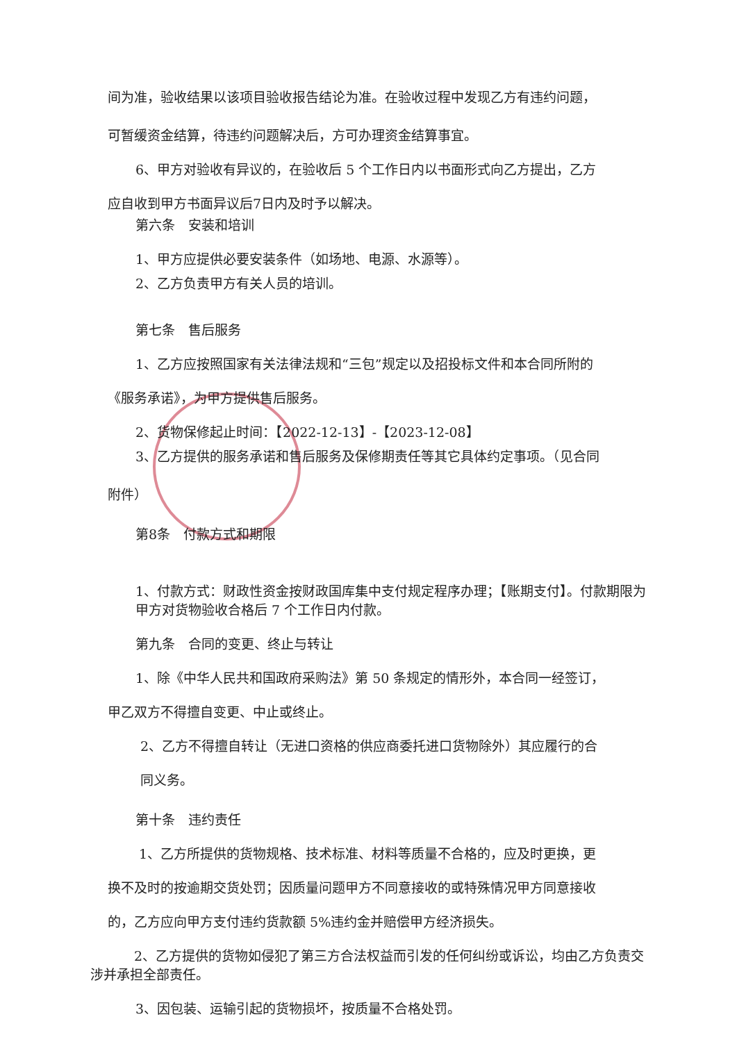间为准，验收结果以该项目验收报告结论为准。在验收过程中发现乙方有违约问题，
可暂缓资金结算，待违约问题解决后，方可办理资金结算事宜。
6、甲方对验收有异议的，在验收后 5 个工作日内以书面形式向乙方提出，乙方
应自收到甲方书面异议后7日内及时予以解决。
第六条　安装和培训
1、甲方应提供必要安装条件（如场地、电源、水源等）。
2、乙方负责甲方有关人员的培训。
第七条　售后服务
1、乙方应按照国家有关法律法规和“三包”规定以及招投标文件和本合同所附的
《服务承诺》，为甲方提供售后服务。
2、货物保修起止时间：【2022-12-13】-【2023-12-08】
3、乙方提供的服务承诺和售后服务及保修期责任等其它具体约定事项。（见合同
附件）
第8条　付款方式和期限
1、付款方式：财政性资金按财政国库集中支付规定程序办理；【账期支付】。付款期限为甲方对货物验收合格后 7 个工作日内付款。
第九条　合同的变更、终止与转让
1、除《中华人民共和国政府采购法》第 50 条规定的情形外，本合同一经签订，
甲乙双方不得擅自变更、中止或终止。
2、乙方不得擅自转让（无进口资格的供应商委托进口货物除外）其应履行的合
同义务。
第十条　违约责任
1、乙方所提供的货物规格、技术标准、材料等质量不合格的，应及时更换，更
换不及时的按逾期交货处罚；因质量问题甲方不同意接收的或特殊情况甲方同意接收
的，乙方应向甲方支付违约货款额 5%违约金并赔偿甲方经济损失。
2、乙方提供的货物如侵犯了第三方合法权益而引发的任何纠纷或诉讼，均由乙方负责交涉并承担全部责任。
3、因包装、运输引起的货物损坏，按质量不合格处罚。